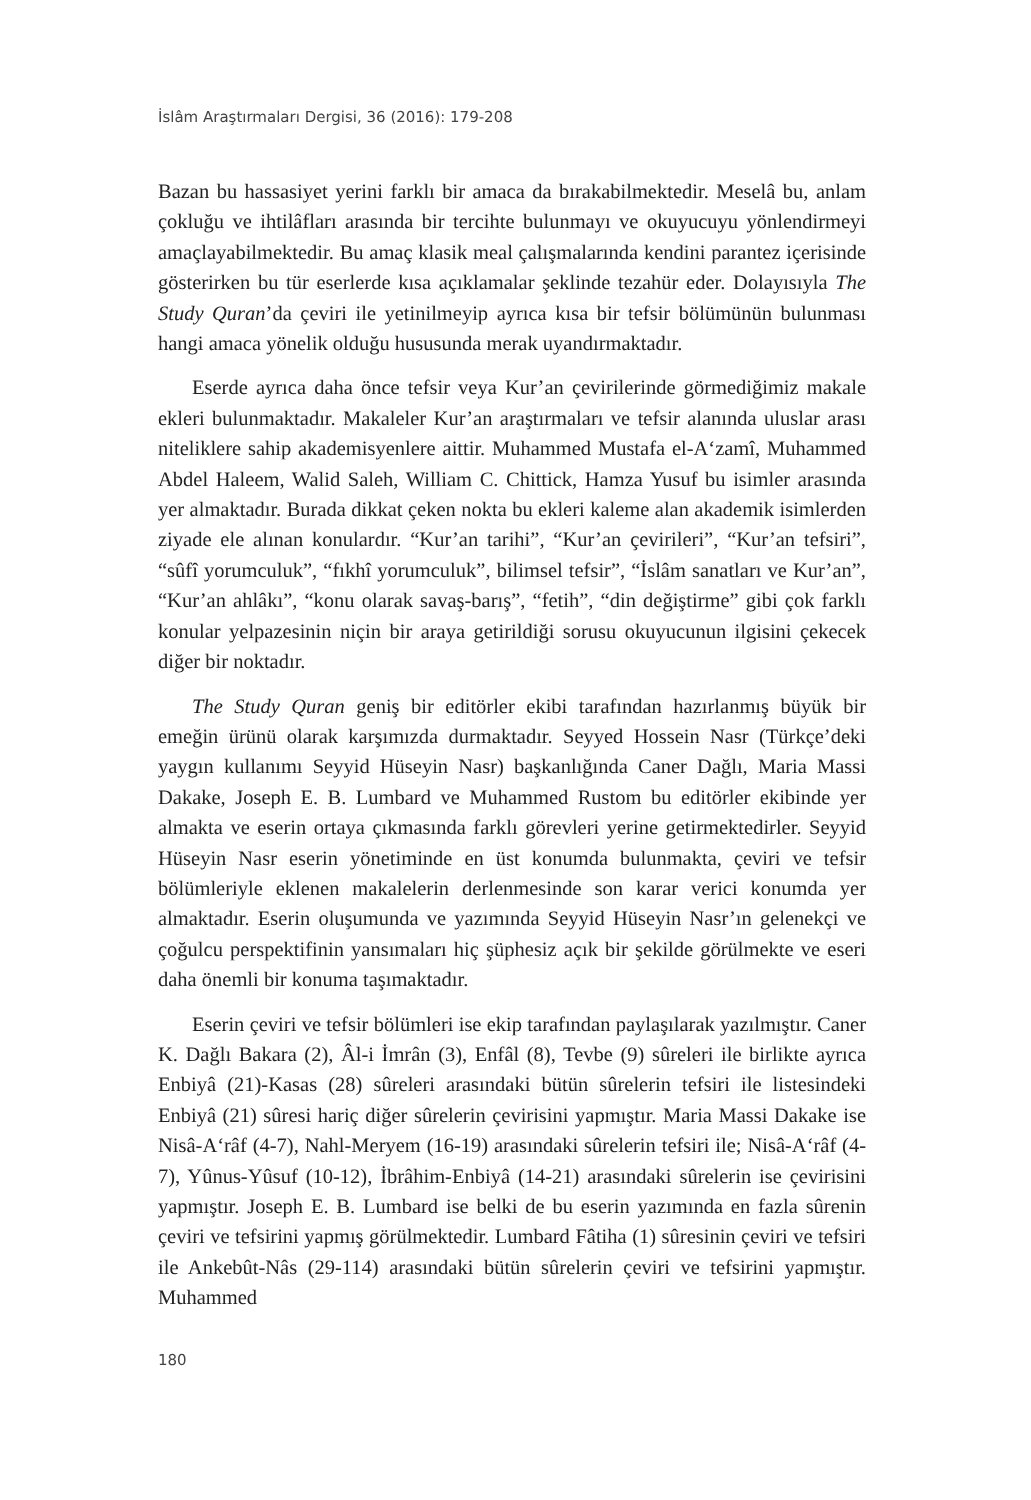İslâm Araştırmaları Dergisi, 36 (2016): 179-208
Bazan bu hassasiyet yerini farklı bir amaca da bırakabilmektedir. Meselâ bu, anlam çokluğu ve ihtilâfları arasında bir tercihte bulunmayı ve okuyucuyu yönlendirmeyi amaçlayabilmektedir. Bu amaç klasik meal çalışmalarında kendini parantez içerisinde gösterirken bu tür eserlerde kısa açıklamalar şeklinde tezahür eder. Dolayısıyla The Study Quran’da çeviri ile yetinilmeyip ayrıca kısa bir tefsir bölümünün bulunması hangi amaca yönelik olduğu hususunda merak uyandırmaktadır.
Eserde ayrıca daha önce tefsir veya Kur’an çevirilerinde görmediğimiz makale ekleri bulunmaktadır. Makaleler Kur’an araştırmaları ve tefsir alanında uluslar arası niteliklere sahip akademisyenlere aittir. Muhammed Mustafa el-A‘zamî, Muhammed Abdel Haleem, Walid Saleh, William C. Chittick, Hamza Yusuf bu isimler arasında yer almaktadır. Burada dikkat çeken nokta bu ekleri kaleme alan akademik isimlerden ziyade ele alınan konulardır. “Kur’an tarihi”, “Kur’an çevirileri”, “Kur’an tefsiri”, “sûfî yorumculuk”, “fıkhî yorumculuk”, bilimsel tefsir”, “İslâm sanatları ve Kur’an”, “Kur’an ahlâkı”, “konu olarak savaş-barış”, “fetih”, “din değiştirme” gibi çok farklı konular yelpazesinin niçin bir araya getirildiği sorusu okuyucunun ilgisini çekecek diğer bir noktadır.
The Study Quran geniş bir editörler ekibi tarafından hazırlanmış büyük bir emeğin ürünü olarak karşımızda durmaktadır. Seyyed Hossein Nasr (Türkçe’deki yaygın kullanımı Seyyid Hüseyin Nasr) başkanlığında Caner Dağlı, Maria Massi Dakake, Joseph E. B. Lumbard ve Muhammed Rustom bu editörler ekibinde yer almakta ve eserin ortaya çıkmasında farklı görevleri yerine getirmektedirler. Seyyid Hüseyin Nasr eserin yönetiminde en üst konumda bulunmakta, çeviri ve tefsir bölümleriyle eklenen makalelerin derlenmesinde son karar verici konumda yer almaktadır. Eserin oluşumunda ve yazımında Seyyid Hüseyin Nasr’ın gelenekçi ve çoğulcu perspektifinin yansımaları hiç şüphesiz açık bir şekilde görülmekte ve eseri daha önemli bir konuma taşımaktadır.
Eserin çeviri ve tefsir bölümleri ise ekip tarafından paylaşılarak yazılmıştır. Caner K. Dağlı Bakara (2), Âl-i İmrân (3), Enfâl (8), Tevbe (9) sûreleri ile birlikte ayrıca Enbiyâ (21)-Kasas (28) sûreleri arasındaki bütün sûrelerin tefsiri ile listesindeki Enbiyâ (21) sûresi hariç diğer sûrelerin çevirisini yapmıştır. Maria Massi Dakake ise Nisâ-A‘râf (4-7), Nahl-Meryem (16-19) arasındaki sûrelerin tefsiri ile; Nisâ-A‘râf (4-7), Yûnus-Yûsuf (10-12), İbrâhim-Enbiyâ (14-21) arasındaki sûrelerin ise çevirisini yapmıştır. Joseph E. B. Lumbard ise belki de bu eserin yazımında en fazla sûrenin çeviri ve tefsirini yapmış görülmektedir. Lumbard Fâtiha (1) sûresinin çeviri ve tefsiri ile Ankebût-Nâs (29-114) arasındaki bütün sûrelerin çeviri ve tefsirini yapmıştır. Muhammed
180